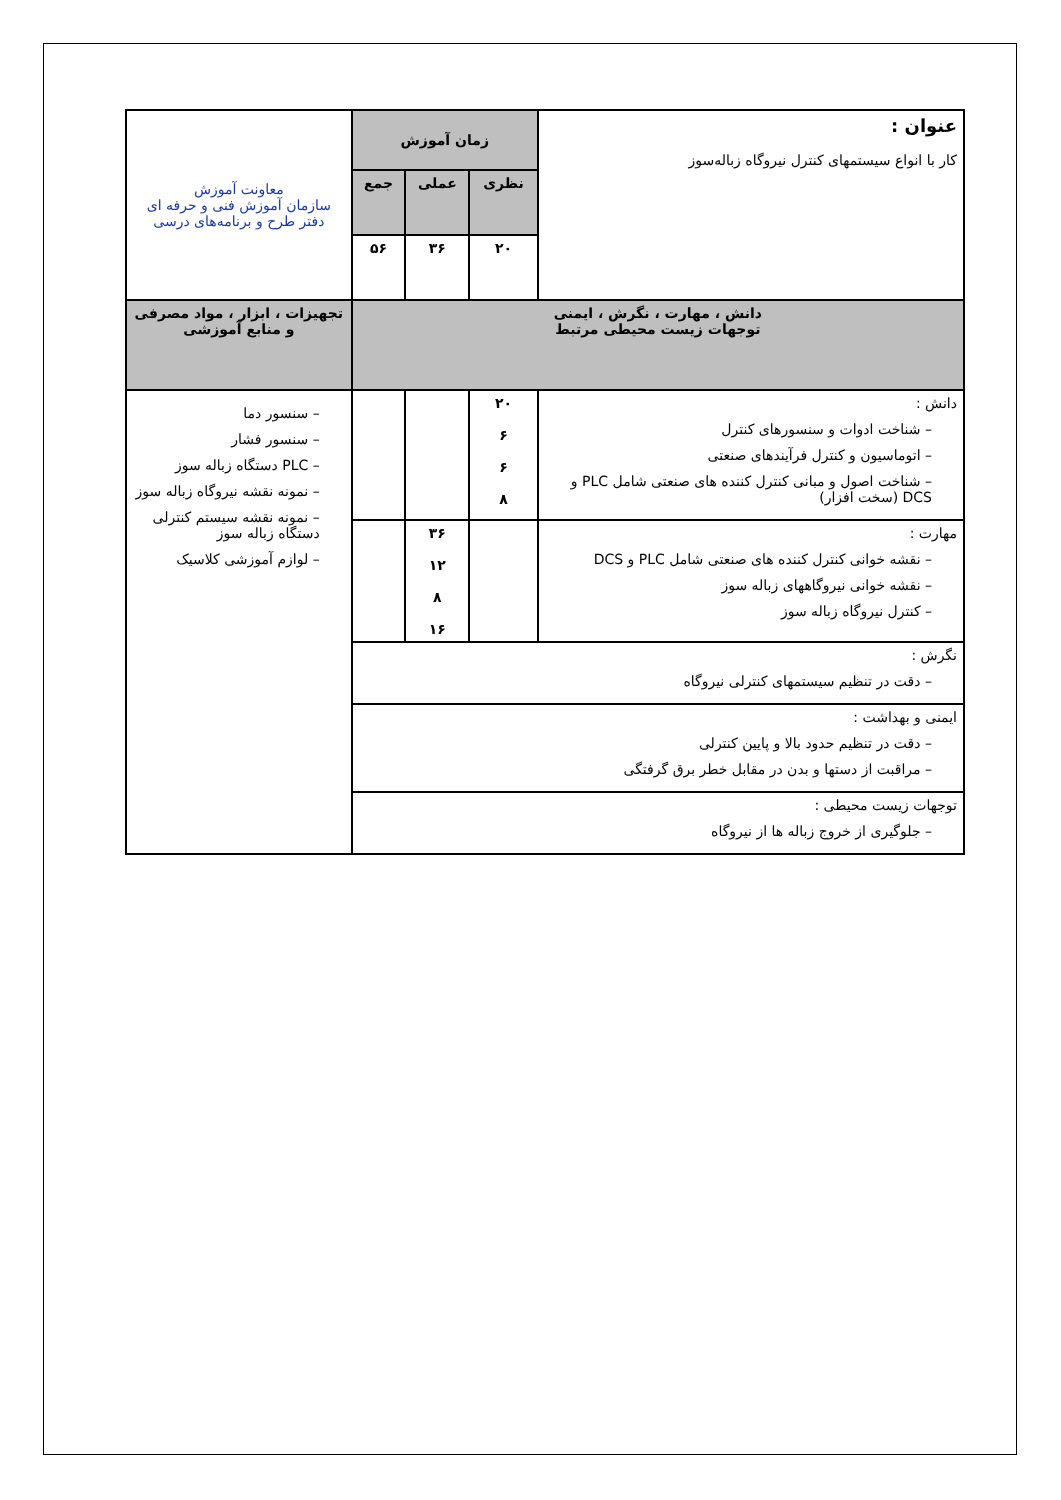| عنوان : کار با انواع سیستمهای کنترل نیروگاه زباله‌سوز | زمان آموزش | | | معاونت آموزش سازمان آموزش فنی و حرفه ای دفتر طرح و برنامه‌های درسی |
| | نظری | عملی | جمع | |
| | ۲۰ | ۳۶ | ۵۶ | |
| دانش ، مهارت ، نگرش ، ایمنی توجهات زیست محیطی مرتبط | | | | تجهیزات ، ابزار ، مواد مصرفی و منابع آموزشی |
| دانش : – شناخت ادوات و سنسورهای کنترل – اتوماسیون و کنترل فرآیندهای صنعتی – شناخت اصول و مبانی کنترل کننده های صنعتی شامل PLC و DCS (سخت افزار) | ۲۰ ۶ ۶ ۸ | | | – سنسور دما – سنسور فشار – PLC دستگاه زباله سوز – نمونه نقشه نیروگاه زباله سوز – نمونه نقشه سیستم کنترلی دستگاه زباله سوز – لوازم آموزشی کلاسیک |
| مهارت : – نقشه خوانی کنترل کننده های صنعتی شامل PLC و DCS – نقشه خوانی نیروگاههای زباله سوز – کنترل نیروگاه زباله سوز | | ۳۶ ۱۲ ۸ ۱۶ | | |
| نگرش : – دقت در تنظیم سیستمهای کنترلی نیروگاه | | | | |
| ایمنی و بهداشت : – دقت در تنظیم حدود بالا و پایین کنترلی – مراقبت از دستها و بدن در مقابل خطر برق گرفتگی | | | | |
| توجهات زیست محیطی : – جلوگیری از خروج زباله ها از نیروگاه | | | | |